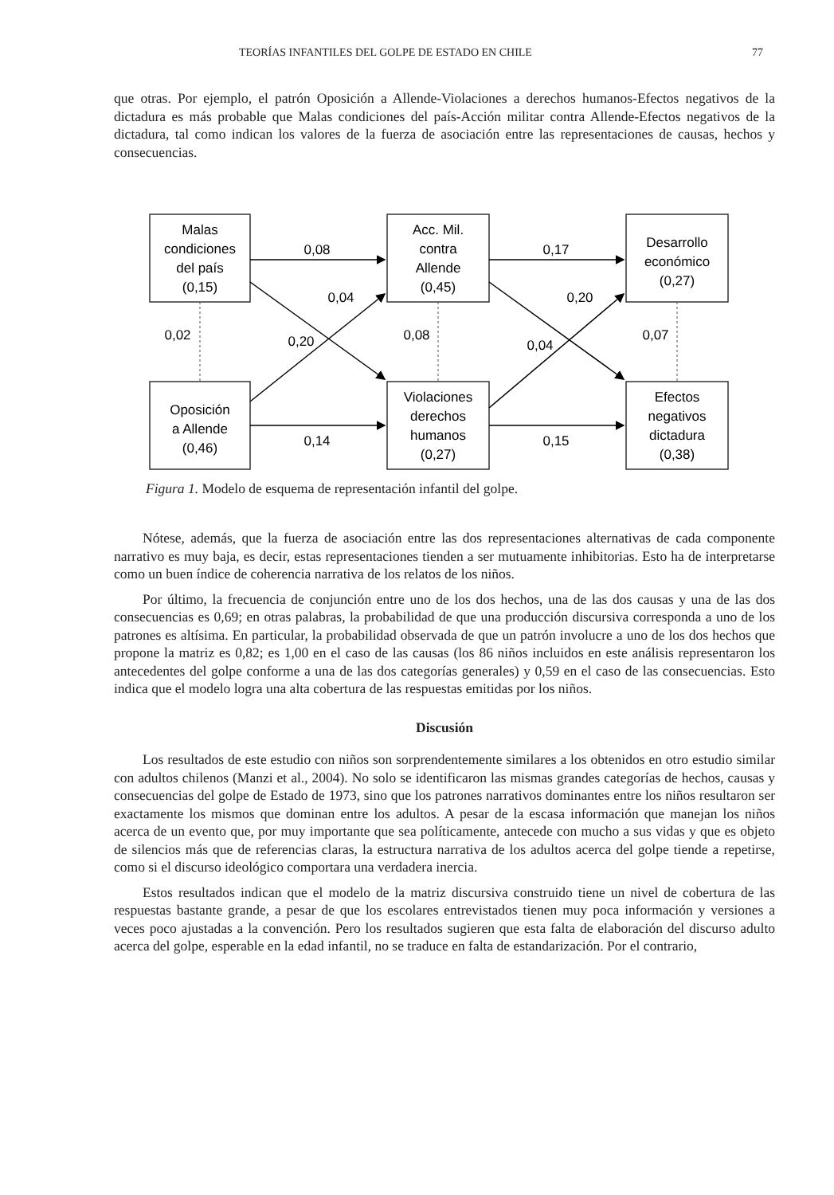TEORÍAS INFANTILES DEL GOLPE DE ESTADO EN CHILE 77
que otras. Por ejemplo, el patrón Oposición a Allende-Violaciones a derechos humanos-Efectos negativos de la dictadura es más probable que Malas condiciones del país-Acción militar contra Allende-Efectos negativos de la dictadura, tal como indican los valores de la fuerza de asociación entre las representaciones de causas, hechos y consecuencias.
Malas
condiciones
del país
(0,15)
Acc. Mil.
contra
Allende
(0,45)
Desarrollo
económico
(0,27)
Oposición
a Allende
(0,46)
Violaciones
derechos
humanos
(0,27)
Efectos
negativos
dictadura
(0,38)
0,08
0,17
0,14
0,15
0,04
0,20
0,20
0,04
0,02
0,08
0,07
Figura 1. Modelo de esquema de representación infantil del golpe.
Nótese, además, que la fuerza de asociación entre las dos representaciones alternativas de cada componente narrativo es muy baja, es decir, estas representaciones tienden a ser mutuamente inhibitorias. Esto ha de interpretarse como un buen índice de coherencia narrativa de los relatos de los niños.
Por último, la frecuencia de conjunción entre uno de los dos hechos, una de las dos causas y una de las dos consecuencias es 0,69; en otras palabras, la probabilidad de que una producción discursiva corresponda a uno de los patrones es altísima. En particular, la probabilidad observada de que un patrón involucre a uno de los dos hechos que propone la matriz es 0,82; es 1,00 en el caso de las causas (los 86 niños incluidos en este análisis representaron los antecedentes del golpe conforme a una de las dos categorías generales) y 0,59 en el caso de las consecuencias. Esto indica que el modelo logra una alta cobertura de las respuestas emitidas por los niños.
Discusión
Los resultados de este estudio con niños son sorprendentemente similares a los obtenidos en otro estudio similar con adultos chilenos (Manzi et al., 2004). No solo se identificaron las mismas grandes categorías de hechos, causas y consecuencias del golpe de Estado de 1973, sino que los patrones narrativos dominantes entre los niños resultaron ser exactamente los mismos que dominan entre los adultos. A pesar de la escasa información que manejan los niños acerca de un evento que, por muy importante que sea políticamente, antecede con mucho a sus vidas y que es objeto de silencios más que de referencias claras, la estructura narrativa de los adultos acerca del golpe tiende a repetirse, como si el discurso ideológico comportara una verdadera inercia.
Estos resultados indican que el modelo de la matriz discursiva construido tiene un nivel de cobertura de las respuestas bastante grande, a pesar de que los escolares entrevistados tienen muy poca información y versiones a veces poco ajustadas a la convención. Pero los resultados sugieren que esta falta de elaboración del discurso adulto acerca del golpe, esperable en la edad infantil, no se traduce en falta de estandarización. Por el contrario,